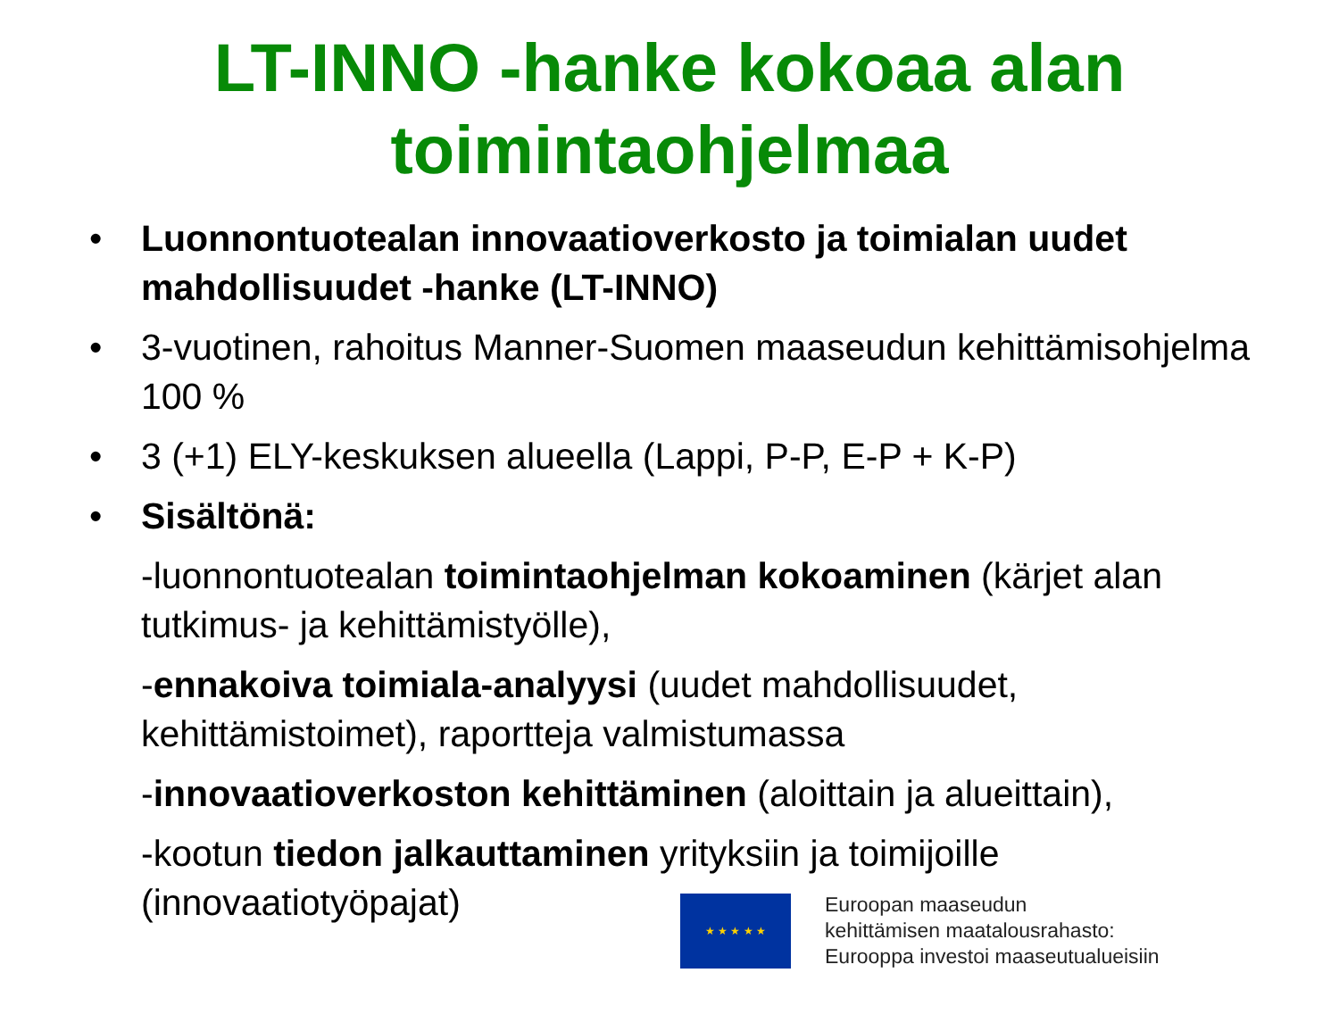LT-INNO -hanke kokoaa alan
toimintaohjelmaa
• Luonnontuotealan innovaatioverkosto ja toimialan uudet mahdollisuudet -hanke (LT-INNO)
• 3-vuotinen, rahoitus Manner-Suomen maaseudun kehittämisohjelma 100 %
• 3 (+1) ELY-keskuksen alueella (Lappi, P-P, E-P + K-P)
• Sisältönä:
-luonnontuotealan toimintaohjelman kokoaminen (kärjet alan tutkimus- ja kehittämistyölle),
-ennakoiva toimiala-analyysi (uudet mahdollisuudet, kehittämistoimet), raportteja valmistumassa
-innovaatioverkoston kehittäminen (aloittain ja alueittain),
-kootun tiedon jalkauttaminen yrityksiin ja toimijoille (innovaatiotyöpajat)
★ ★ ★ ★ ★
Euroopan maaseudun
kehittämisen maatalousrahasto:
Eurooppa investoi maaseutualueisiin